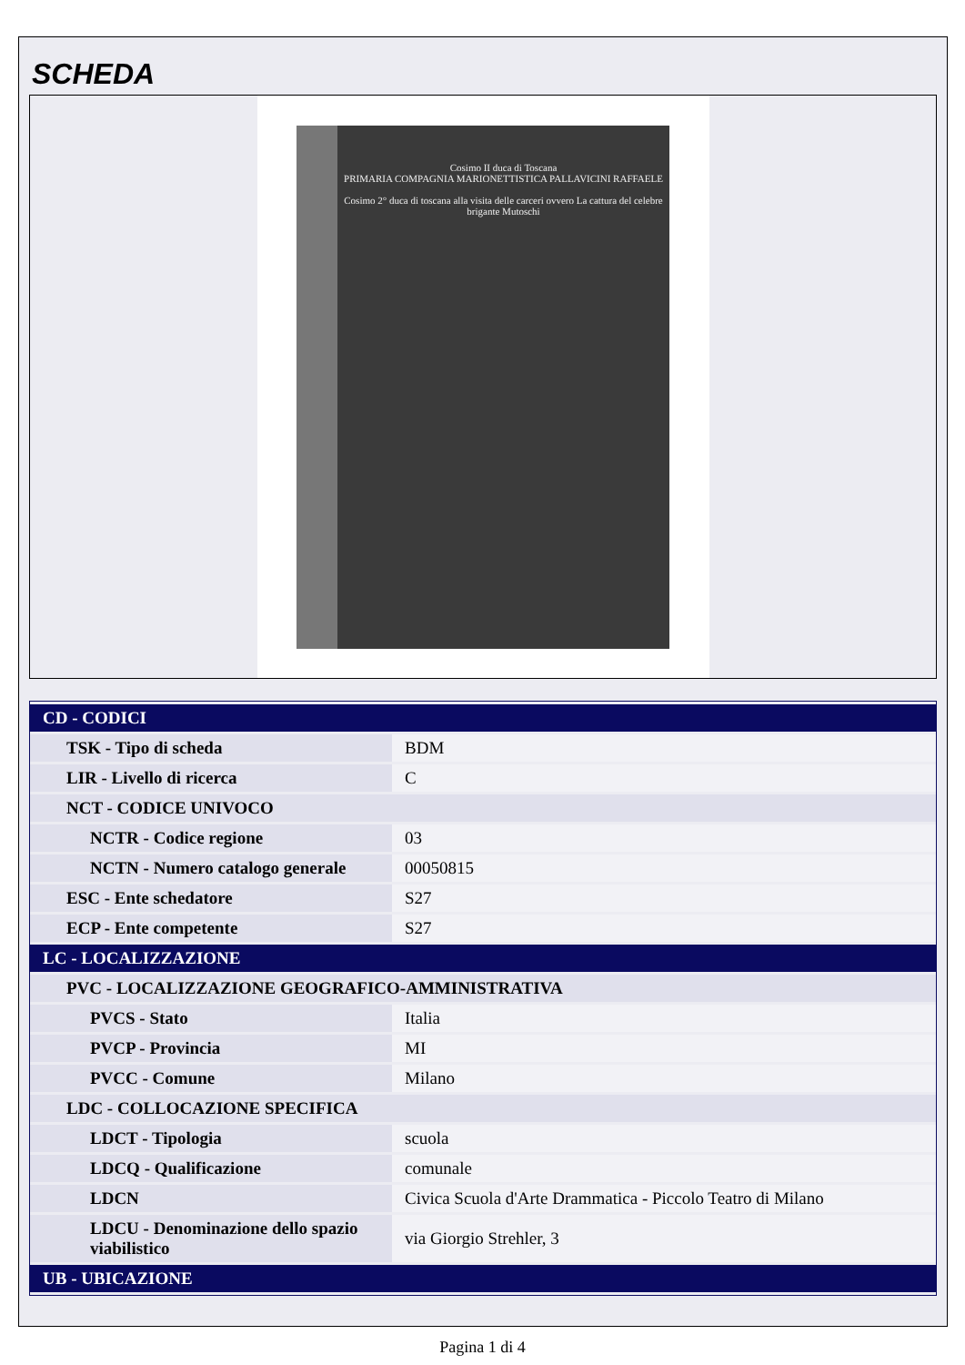SCHEDA
Cosimo II duca di Toscana
PRIMARIA COMPAGNIA MARIONETTISTICA PALLAVICINI RAFFAELE
Cosimo 2° duca di toscana alla visita delle carceri ovvero La cattura del celebre brigante Mutoschi
| CD - CODICI | |
| TSK - Tipo di scheda | BDM |
| LIR - Livello di ricerca | C |
| NCT - CODICE UNIVOCO | |
| NCTR - Codice regione | 03 |
| NCTN - Numero catalogo generale | 00050815 |
| ESC - Ente schedatore | S27 |
| ECP - Ente competente | S27 |
| LC - LOCALIZZAZIONE | |
| PVC - LOCALIZZAZIONE GEOGRAFICO-AMMINISTRATIVA | |
| PVCS - Stato | Italia |
| PVCP - Provincia | MI |
| PVCC - Comune | Milano |
| LDC - COLLOCAZIONE SPECIFICA | |
| LDCT - Tipologia | scuola |
| LDCQ - Qualificazione | comunale |
| LDCN | Civica Scuola d'Arte Drammatica - Piccolo Teatro di Milano |
| LDCU - Denominazione dello spazio viabilistico | via Giorgio Strehler, 3 |
| UB - UBICAZIONE | |
Pagina 1 di 4